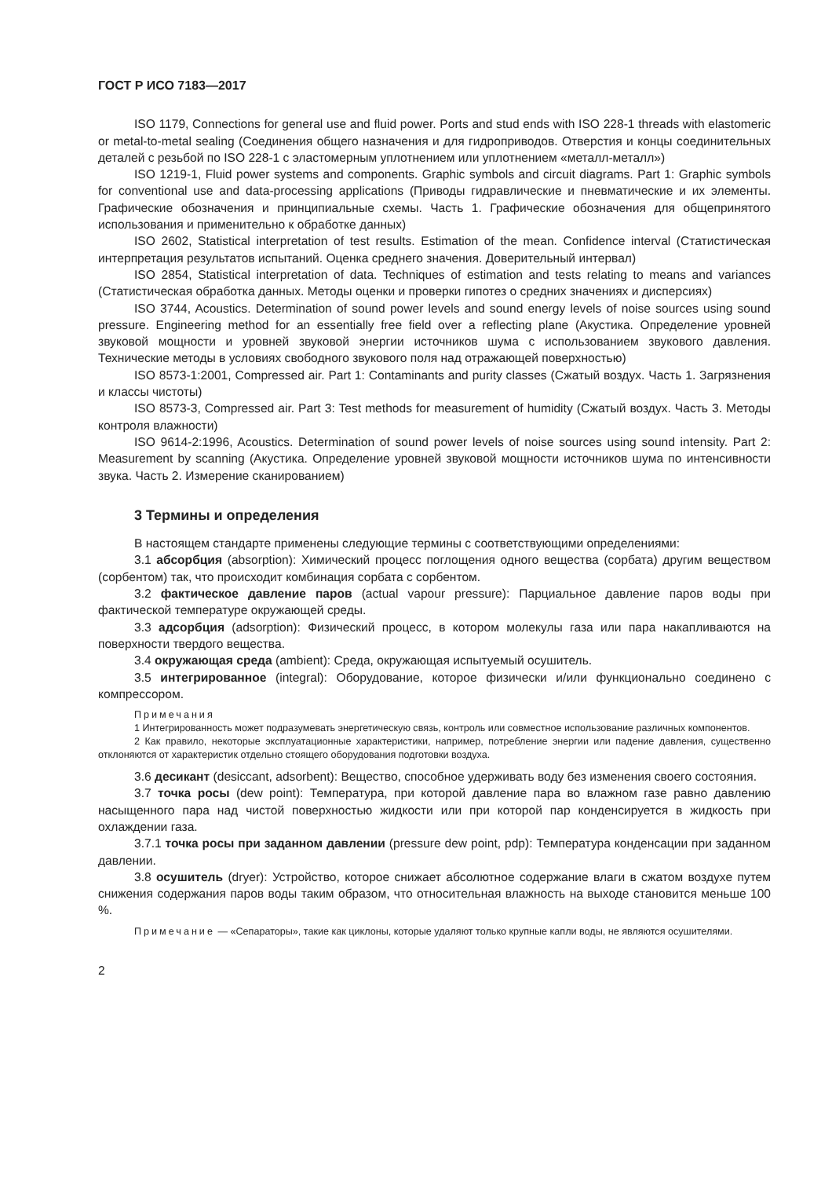ГОСТ Р ИСО 7183—2017
ISO 1179, Connections for general use and fluid power. Ports and stud ends with ISO 228-1 threads with elastomeric or metal-to-metal sealing (Соединения общего назначения и для гидроприводов. Отверстия и концы соединительных деталей с резьбой по ISO 228-1 с эластомерным уплотнением или уплотнением «металл-металл»)
ISO 1219-1, Fluid power systems and components. Graphic symbols and circuit diagrams. Part 1: Graphic symbols for conventional use and data-processing applications (Приводы гидравлические и пневматические и их элементы. Графические обозначения и принципиальные схемы. Часть 1. Графические обозначения для общепринятого использования и применительно к обработке данных)
ISO 2602, Statistical interpretation of test results. Estimation of the mean. Confidence interval (Статистическая интерпретация результатов испытаний. Оценка среднего значения. Доверительный интервал)
ISO 2854, Statistical interpretation of data. Techniques of estimation and tests relating to means and variances (Статистическая обработка данных. Методы оценки и проверки гипотез о средних значениях и дисперсиях)
ISO 3744, Acoustics. Determination of sound power levels and sound energy levels of noise sources using sound pressure. Engineering method for an essentially free field over a reflecting plane (Акустика. Определение уровней звуковой мощности и уровней звуковой энергии источников шума с использованием звукового давления. Технические методы в условиях свободного звукового поля над отражающей поверхностью)
ISO 8573-1:2001, Compressed air. Part 1: Contaminants and purity classes (Сжатый воздух. Часть 1. Загрязнения и классы чистоты)
ISO 8573-3, Compressed air. Part 3: Test methods for measurement of humidity (Сжатый воздух. Часть 3. Методы контроля влажности)
ISO 9614-2:1996, Acoustics. Determination of sound power levels of noise sources using sound intensity. Part 2: Measurement by scanning (Акустика. Определение уровней звуковой мощности источников шума по интенсивности звука. Часть 2. Измерение сканированием)
3 Термины и определения
В настоящем стандарте применены следующие термины с соответствующими определениями:
3.1 абсорбция (absorption): Химический процесс поглощения одного вещества (сорбата) другим веществом (сорбентом) так, что происходит комбинация сорбата с сорбентом.
3.2 фактическое давление паров (actual vapour pressure): Парциальное давление паров воды при фактической температуре окружающей среды.
3.3 адсорбция (adsorption): Физический процесс, в котором молекулы газа или пара накапливаются на поверхности твердого вещества.
3.4 окружающая среда (ambient): Среда, окружающая испытуемый осушитель.
3.5 интегрированное (integral): Оборудование, которое физически и/или функционально соединено с компрессором.
Примечания
1 Интегрированность может подразумевать энергетическую связь, контроль или совместное использование различных компонентов.
2 Как правило, некоторые эксплуатационные характеристики, например, потребление энергии или падение давления, существенно отклоняются от характеристик отдельно стоящего оборудования подготовки воздуха.
3.6 десикант (desiccant, adsorbent): Вещество, способное удерживать воду без изменения своего состояния.
3.7 точка росы (dew point): Температура, при которой давление пара во влажном газе равно давлению насыщенного пара над чистой поверхностью жидкости или при которой пар конденсируется в жидкость при охлаждении газа.
3.7.1 точка росы при заданном давлении (pressure dew point, pdp): Температура конденсации при заданном давлении.
3.8 осушитель (dryer): Устройство, которое снижает абсолютное содержание влаги в сжатом воздухе путем снижения содержания паров воды таким образом, что относительная влажность на выходе становится меньше 100 %.
Примечание — «Сепараторы», такие как циклоны, которые удаляют только крупные капли воды, не являются осушителями.
2